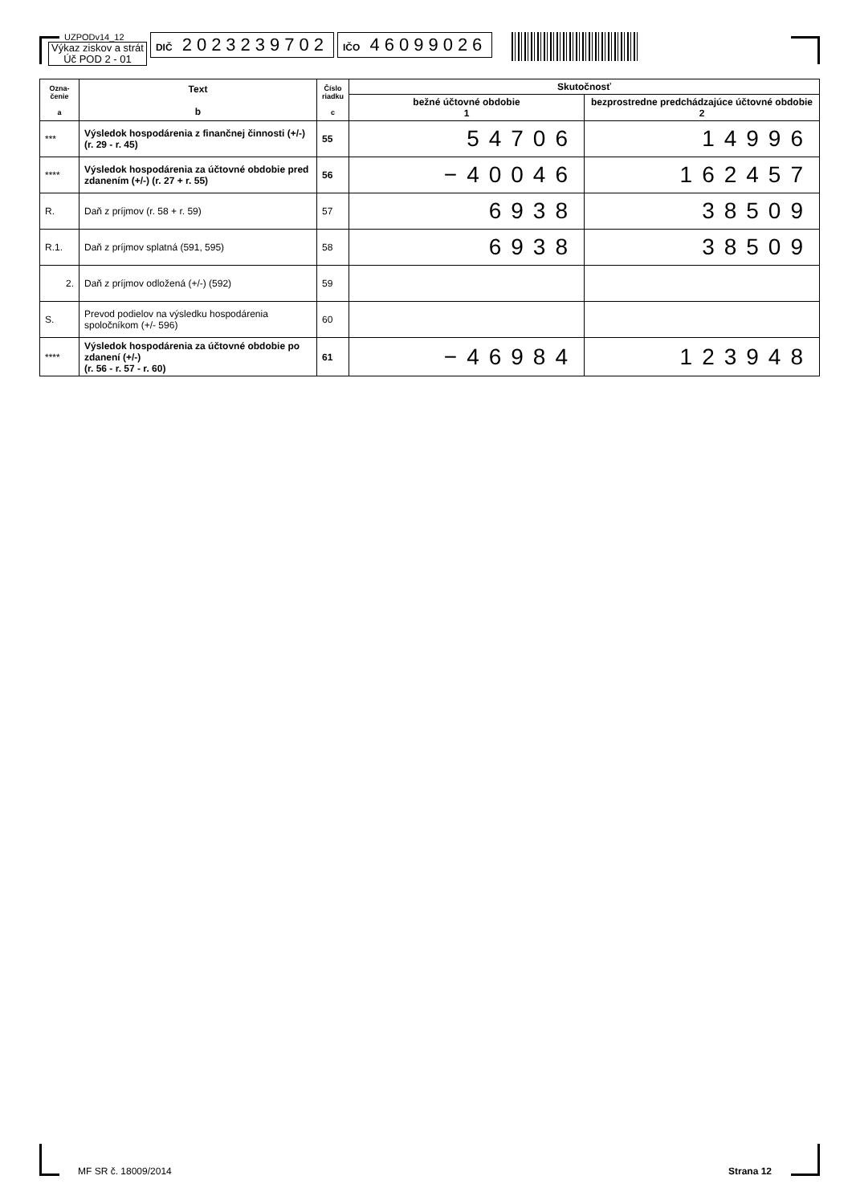UZPODv14_12
Výkaz ziskov a strát
Úč POD 2 - 01
DIČ 2023239702
IČO 46099026
| Ozna- čenie a | Text b | Číslo riadku c | Skutočnosť | |
| --- | --- | --- | --- | --- |
| | | | bežné účtovné obdobie 1 | bezprostredne predchádzajúce účtovné obdobie 2 |
| *** | Výsledok hospodárenia z finančnej činnosti (+/-) (r. 29 - r. 45) | 55 | 54706 | 14996 |
| **** | Výsledok hospodárenia za účtovné obdobie pred zdanením (+/-) (r. 27 + r. 55) | 56 | −40046 | 162457 |
| R. | Daň z príjmov (r. 58 + r. 59) | 57 | 6938 | 38509 |
| R.1. | Daň z príjmov splatná (591, 595) | 58 | 6938 | 38509 |
| 2. | Daň z príjmov odložená (+/-) (592) | 59 | | |
| S. | Prevod podielov na výsledku hospodárenia spoločníkom (+/- 596) | 60 | | |
| **** | Výsledok hospodárenia za účtovné obdobie po zdanení (+/-) (r. 56 - r. 57 - r. 60) | 61 | −46984 | 123948 |
MF SR č. 18009/2014 Strana 12